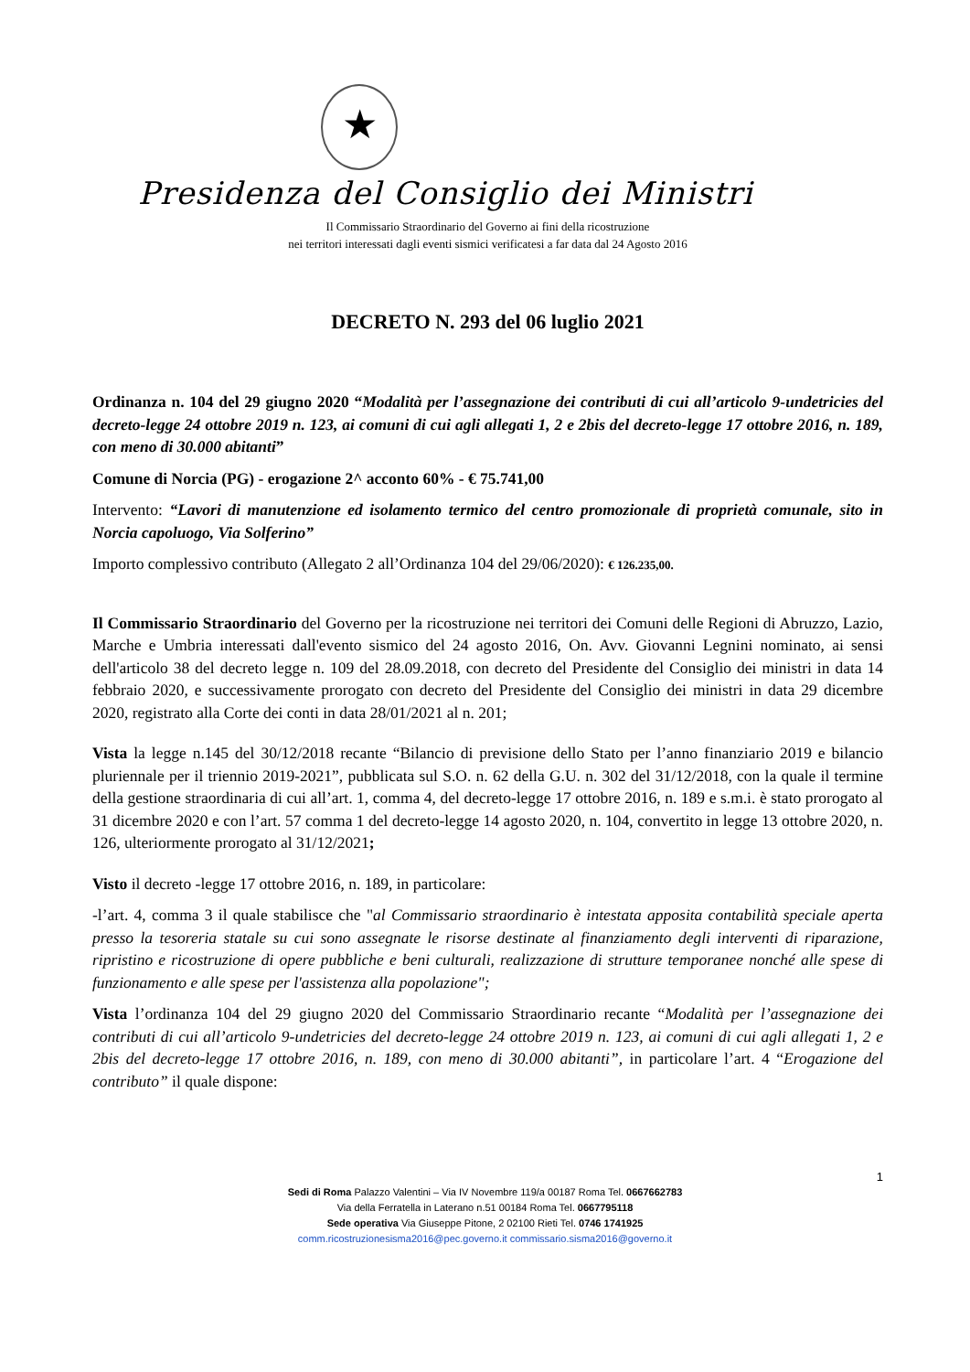★
Presidenza del Consiglio dei Ministri
Il Commissario Straordinario del Governo ai fini della ricostruzione
nei territori interessati dagli eventi sismici verificatesi a far data dal 24 Agosto 2016
DECRETO N. 293 del 06 luglio 2021
Ordinanza n. 104 del 29 giugno 2020 “Modalità per l’assegnazione dei contributi di cui all’articolo 9-undetricies del decreto-legge 24 ottobre 2019 n. 123, ai comuni di cui agli allegati 1, 2 e 2bis del decreto-legge 17 ottobre 2016, n. 189, con meno di 30.000 abitanti”
Comune di Norcia (PG) - erogazione 2^ acconto 60% - € 75.741,00
Intervento: “Lavori di manutenzione ed isolamento termico del centro promozionale di proprietà comunale, sito in Norcia capoluogo, Via Solferino”
Importo complessivo contributo (Allegato 2 all’Ordinanza 104 del 29/06/2020): € 126.235,00.
Il Commissario Straordinario del Governo per la ricostruzione nei territori dei Comuni delle Regioni di Abruzzo, Lazio, Marche e Umbria interessati dall'evento sismico del 24 agosto 2016, On. Avv. Giovanni Legnini nominato, ai sensi dell'articolo 38 del decreto legge n. 109 del 28.09.2018, con decreto del Presidente del Consiglio dei ministri in data 14 febbraio 2020, e successivamente prorogato con decreto del Presidente del Consiglio dei ministri in data 29 dicembre 2020, registrato alla Corte dei conti in data 28/01/2021 al n. 201;
Vista la legge n.145 del 30/12/2018 recante “Bilancio di previsione dello Stato per l’anno finanziario 2019 e bilancio pluriennale per il triennio 2019-2021”, pubblicata sul S.O. n. 62 della G.U. n. 302 del 31/12/2018, con la quale il termine della gestione straordinaria di cui all’art. 1, comma 4, del decreto-legge 17 ottobre 2016, n. 189 e s.m.i. è stato prorogato al 31 dicembre 2020 e con l’art. 57 comma 1 del decreto-legge 14 agosto 2020, n. 104, convertito in legge 13 ottobre 2020, n. 126, ulteriormente prorogato al 31/12/2021;
Visto il decreto -legge 17 ottobre 2016, n. 189, in particolare:
-l’art. 4, comma 3 il quale stabilisce che "al Commissario straordinario è intestata apposita contabilità speciale aperta presso la tesoreria statale su cui sono assegnate le risorse destinate al finanziamento degli interventi di riparazione, ripristino e ricostruzione di opere pubbliche e beni culturali, realizzazione di strutture temporanee nonché alle spese di funzionamento e alle spese per l'assistenza alla popolazione";
Vista l’ordinanza 104 del 29 giugno 2020 del Commissario Straordinario recante “Modalità per l’assegnazione dei contributi di cui all’articolo 9-undetricies del decreto-legge 24 ottobre 2019 n. 123, ai comuni di cui agli allegati 1, 2 e 2bis del decreto-legge 17 ottobre 2016, n. 189, con meno di 30.000 abitanti”, in particolare l’art. 4 “Erogazione del contributo” il quale dispone:
1
Sedi di Roma Palazzo Valentini – Via IV Novembre 119/a 00187 Roma Tel. 0667662783
Via della Ferratella in Laterano n.51 00184 Roma Tel. 0667795118
Sede operativa Via Giuseppe Pitone, 2 02100 Rieti Tel. 0746 1741925
comm.ricostruzionesisma2016@pec.governo.it commissario.sisma2016@governo.it